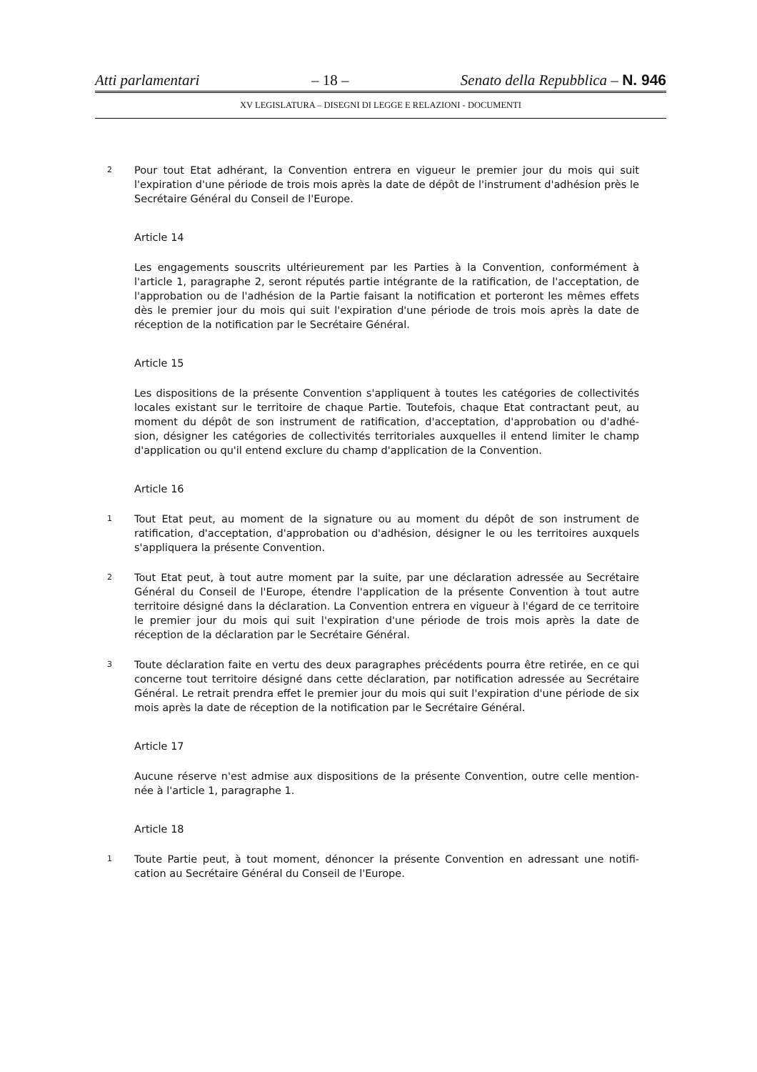Atti parlamentari – 18 – Senato della Repubblica – N. 946
XV LEGISLATURA – DISEGNI DI LEGGE E RELAZIONI - DOCUMENTI
2 Pour tout Etat adhérant, la Convention entrera en vigueur le premier jour du mois qui suit l'expiration d'une période de trois mois après la date de dépôt de l'instrument d'adhésion près le Secrétaire Général du Conseil de l'Europe.
Article 14
Les engagements souscrits ultérieurement par les Parties à la Convention, conformément à l'article 1, paragraphe 2, seront réputés partie intégrante de la ratification, de l'acceptation, de l'approbation ou de l'adhésion de la Partie faisant la notification et porteront les mêmes effets dès le premier jour du mois qui suit l'expiration d'une période de trois mois après la date de réception de la notification par le Secrétaire Général.
Article 15
Les dispositions de la présente Convention s'appliquent à toutes les catégories de collectivités locales existant sur le territoire de chaque Partie. Toutefois, chaque Etat contractant peut, au moment du dépôt de son instrument de ratification, d'acceptation, d'approbation ou d'adhé-sion, désigner les catégories de collectivités territoriales auxquelles il entend limiter le champ d'application ou qu'il entend exclure du champ d'application de la Convention.
Article 16
1 Tout Etat peut, au moment de la signature ou au moment du dépôt de son instrument de ratification, d'acceptation, d'approbation ou d'adhésion, désigner le ou les territoires auxquels s'appliquera la présente Convention.
2 Tout Etat peut, à tout autre moment par la suite, par une déclaration adressée au Secrétaire Général du Conseil de l'Europe, étendre l'application de la présente Convention à tout autre territoire désigné dans la déclaration. La Convention entrera en vigueur à l'égard de ce territoire le premier jour du mois qui suit l'expiration d'une période de trois mois après la date de réception de la déclaration par le Secrétaire Général.
3 Toute déclaration faite en vertu des deux paragraphes précédents pourra être retirée, en ce qui concerne tout territoire désigné dans cette déclaration, par notification adressée au Secrétaire Général. Le retrait prendra effet le premier jour du mois qui suit l'expiration d'une période de six mois après la date de réception de la notification par le Secrétaire Général.
Article 17
Aucune réserve n'est admise aux dispositions de la présente Convention, outre celle mention-née à l'article 1, paragraphe 1.
Article 18
1 Toute Partie peut, à tout moment, dénoncer la présente Convention en adressant une notifi-cation au Secrétaire Général du Conseil de l'Europe.